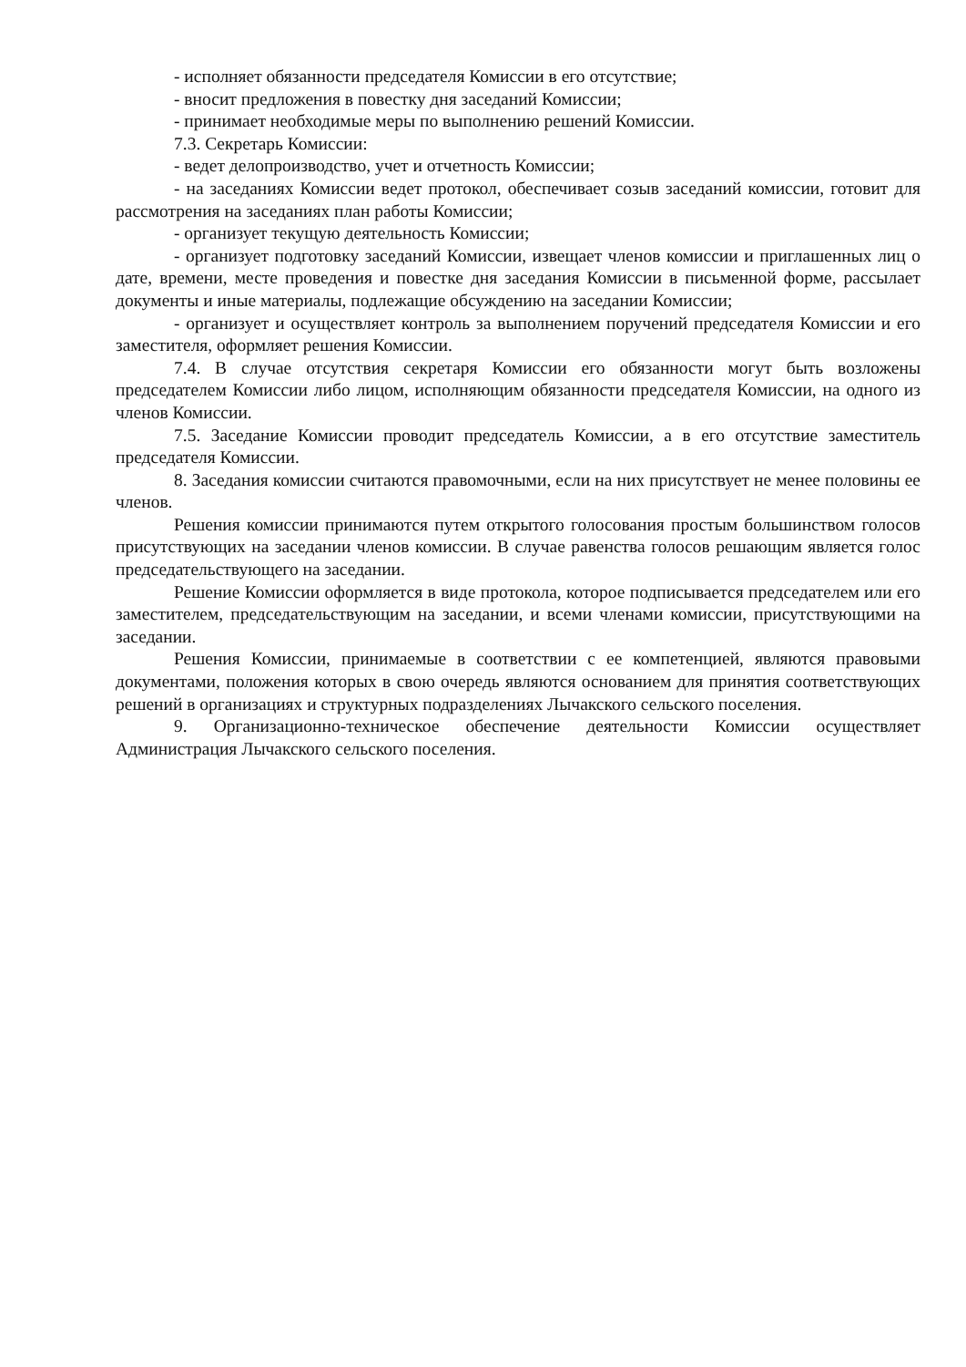- исполняет обязанности председателя Комиссии в его отсутствие;
- вносит предложения в повестку дня заседаний Комиссии;
- принимает необходимые меры по выполнению решений Комиссии.
7.3. Секретарь Комиссии:
- ведет делопроизводство, учет и отчетность Комиссии;
- на заседаниях Комиссии ведет протокол, обеспечивает созыв заседаний комиссии, готовит для рассмотрения на заседаниях план работы Комиссии;
- организует текущую деятельность Комиссии;
- организует подготовку заседаний Комиссии, извещает членов комиссии и приглашенных лиц о дате, времени, месте проведения и повестке дня заседания Комиссии в письменной форме, рассылает документы и иные материалы, подлежащие обсуждению на заседании Комиссии;
- организует и осуществляет контроль за выполнением поручений председателя Комиссии и его заместителя, оформляет решения Комиссии.
7.4. В случае отсутствия секретаря Комиссии его обязанности могут быть возложены председателем Комиссии либо лицом, исполняющим обязанности председателя Комиссии, на одного из членов Комиссии.
7.5. Заседание Комиссии проводит председатель Комиссии, а в его отсутствие заместитель председателя Комиссии.
8. Заседания комиссии считаются правомочными, если на них присутствует не менее половины ее членов.
Решения комиссии принимаются путем открытого голосования простым большинством голосов присутствующих на заседании членов комиссии. В случае равенства голосов решающим является голос председательствующего на заседании.
Решение Комиссии оформляется в виде протокола, которое подписывается председателем или его заместителем, председательствующим на заседании, и всеми членами комиссии, присутствующими на заседании.
Решения Комиссии, принимаемые в соответствии с ее компетенцией, являются правовыми документами, положения которых в свою очередь являются основанием для принятия соответствующих решений в организациях и структурных подразделениях Лычакского сельского поселения.
9. Организационно-техническое обеспечение деятельности Комиссии осуществляет Администрация Лычакского сельского поселения.